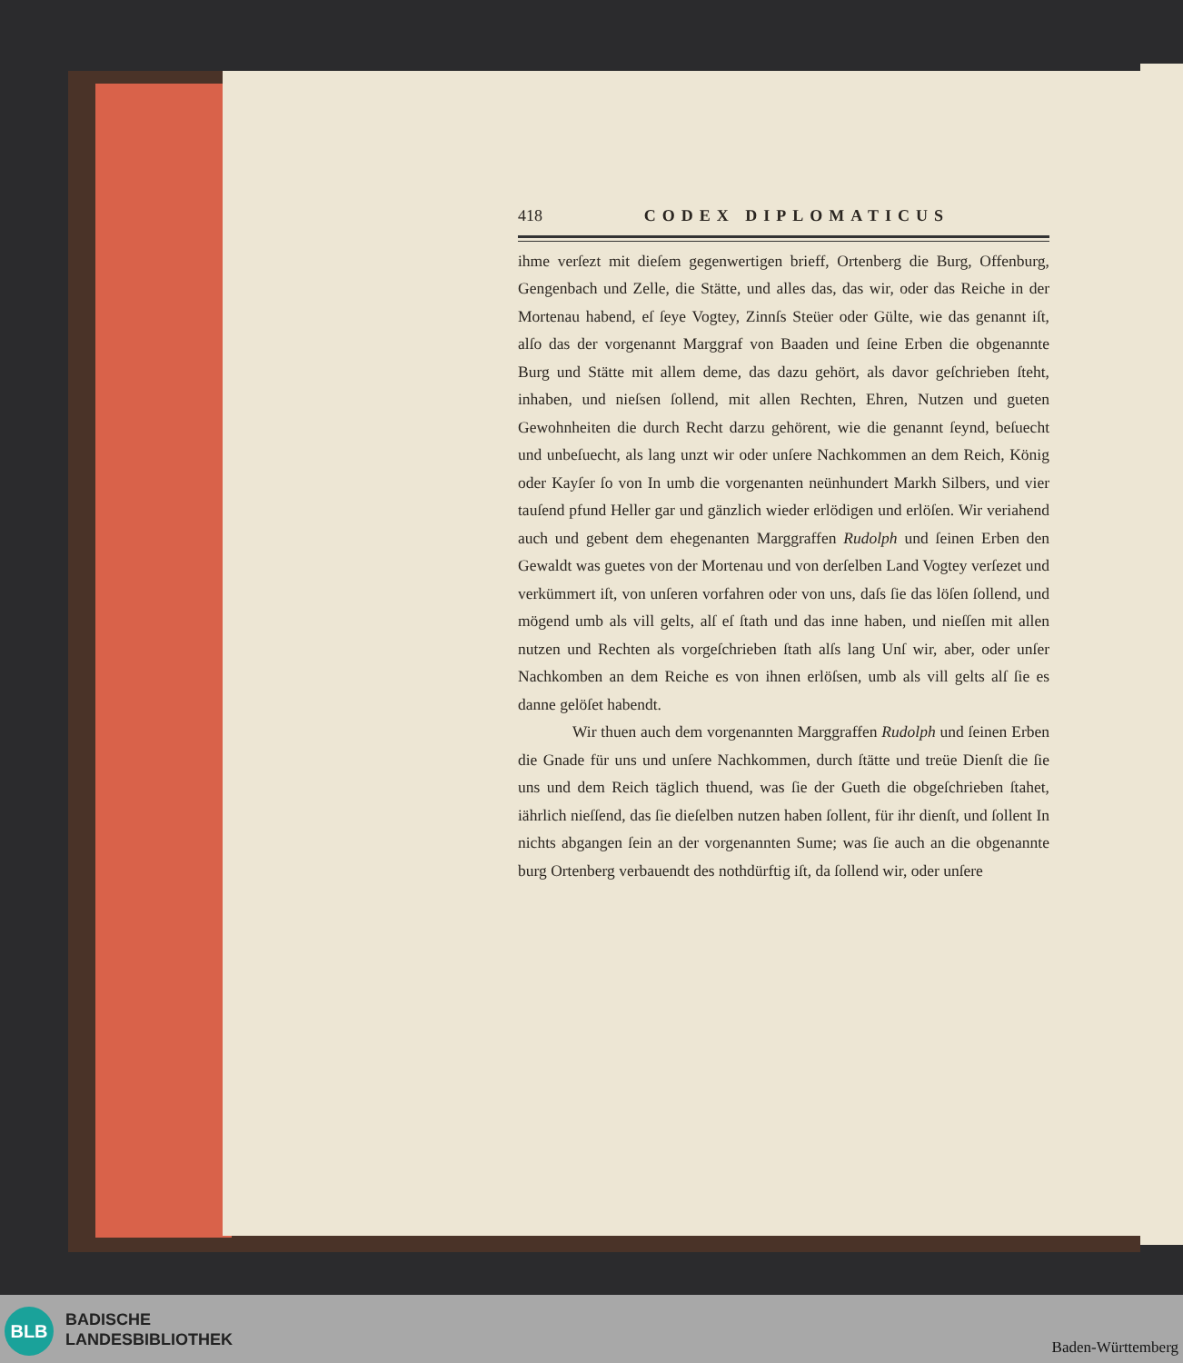418 CODEX DIPLOMATICUS
ihme verſezt mit dieſem gegenwertigen brieff, Ortenberg die Burg, Offenburg, Gengenbach und Zelle, die Stätte, und alles das, das wir, oder das Reiche in der Mortenau habend, eſ ſeye Vogtey, Zinnſs Steüer oder Gülte, wie das genannt iſt, alſo das der vorgenannt Marggraf von Baaden und ſeine Erben die obgenannte Burg und Stätte mit allem deme, das dazu gehört, als davor geſchrieben ſteht, inhaben, und nieſsen ſollend, mit allen Rechten, Ehren, Nutzen und gueten Gewohnheiten die durch Recht darzu gehörent, wie die genannt ſeynd, beſuecht und unbeſuecht, als lang unzt wir oder unſere Nachkommen an dem Reich, König oder Kayſer ſo von In umb die vorgenanten neünhundert Markh Silbers, und vier tauſend pfund Heller gar und gänzlich wieder erlödigen und erlöſen. Wir veriahend auch und gebent dem ehegenanten Marggraffen Rudolph und ſeinen Erben den Gewaldt was guetes von der Mortenau und von derſelben Land Vogtey verſezet und verkümmert iſt, von unſeren vorfahren oder von uns, daſs ſie das löſen ſollend, und mögend umb als vill gelts, alſ eſ ſtath und das inne haben, und nieſſen mit allen nutzen und Rechten als vorgeſchrieben ſtath alſs lang Unſ wir, aber, oder unſer Nachkomben an dem Reiche es von ihnen erlöſsen, umb als vill gelts alſ ſie es danne gelöſet habendt.
Wir thuen auch dem vorgenannten Marggraffen Rudolph und ſeinen Erben die Gnade für uns und unſere Nachkommen, durch ſtätte und treüe Dienſt die ſie uns und dem Reich täglich thuend, was ſie der Gueth die obgeſchrieben ſtahet, iährlich nieſſend, das ſie dieſelben nutzen haben ſollent, für ihr dienſt, und ſollent In nichts abgangen ſein an der vorgenannten Sume; was ſie auch an die obgenannte burg Ortenberg verbauendt des nothdürftig iſt, da ſollend wir, oder unſere
BLB
BADISCHE
LANDESBIBLIOTHEK
Baden-Württemberg